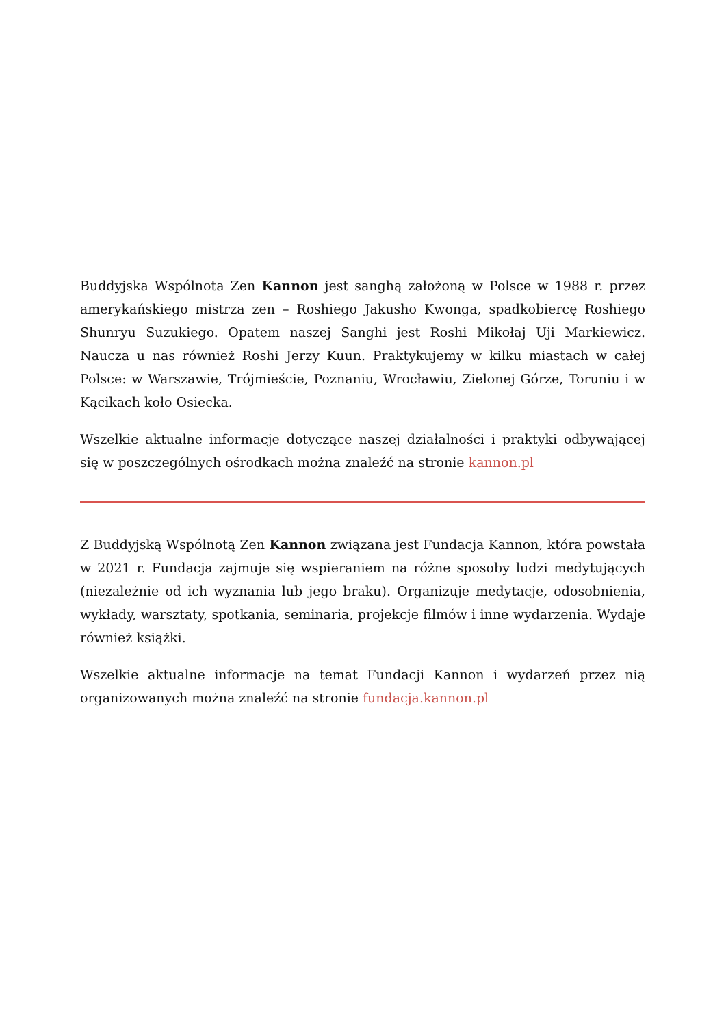Buddyjska Wspólnota Zen Kannon jest sanghą założoną w Polsce w 1988 r. przez amerykańskiego mistrza zen – Roshiego Jakusho Kwonga, spadkobiercę Roshiego Shunryu Suzukiego. Opatem naszej Sanghi jest Roshi Mikołaj Uji Markiewicz. Naucza u nas również Roshi Jerzy Kuun. Praktykujemy w kilku miastach w całej Polsce: w Warszawie, Trójmieście, Poznaniu, Wrocławiu, Zielonej Górze, Toruniu i w Kącikach koło Osiecka.
Wszelkie aktualne informacje dotyczące naszej działalności i praktyki odbywającej się w poszczególnych ośrodkach można znaleźć na stronie kannon.pl
Z Buddyjską Wspólnotą Zen Kannon związana jest Fundacja Kannon, która powstała w 2021 r. Fundacja zajmuje się wspieraniem na różne sposoby ludzi medytujących (niezależnie od ich wyznania lub jego braku). Organizuje medytacje, odosobnienia, wykłady, warsztaty, spotkania, seminaria, projekcje filmów i inne wydarzenia. Wydaje również książki.
Wszelkie aktualne informacje na temat Fundacji Kannon i wydarzeń przez nią organizowanych można znaleźć na stronie fundacja.kannon.pl